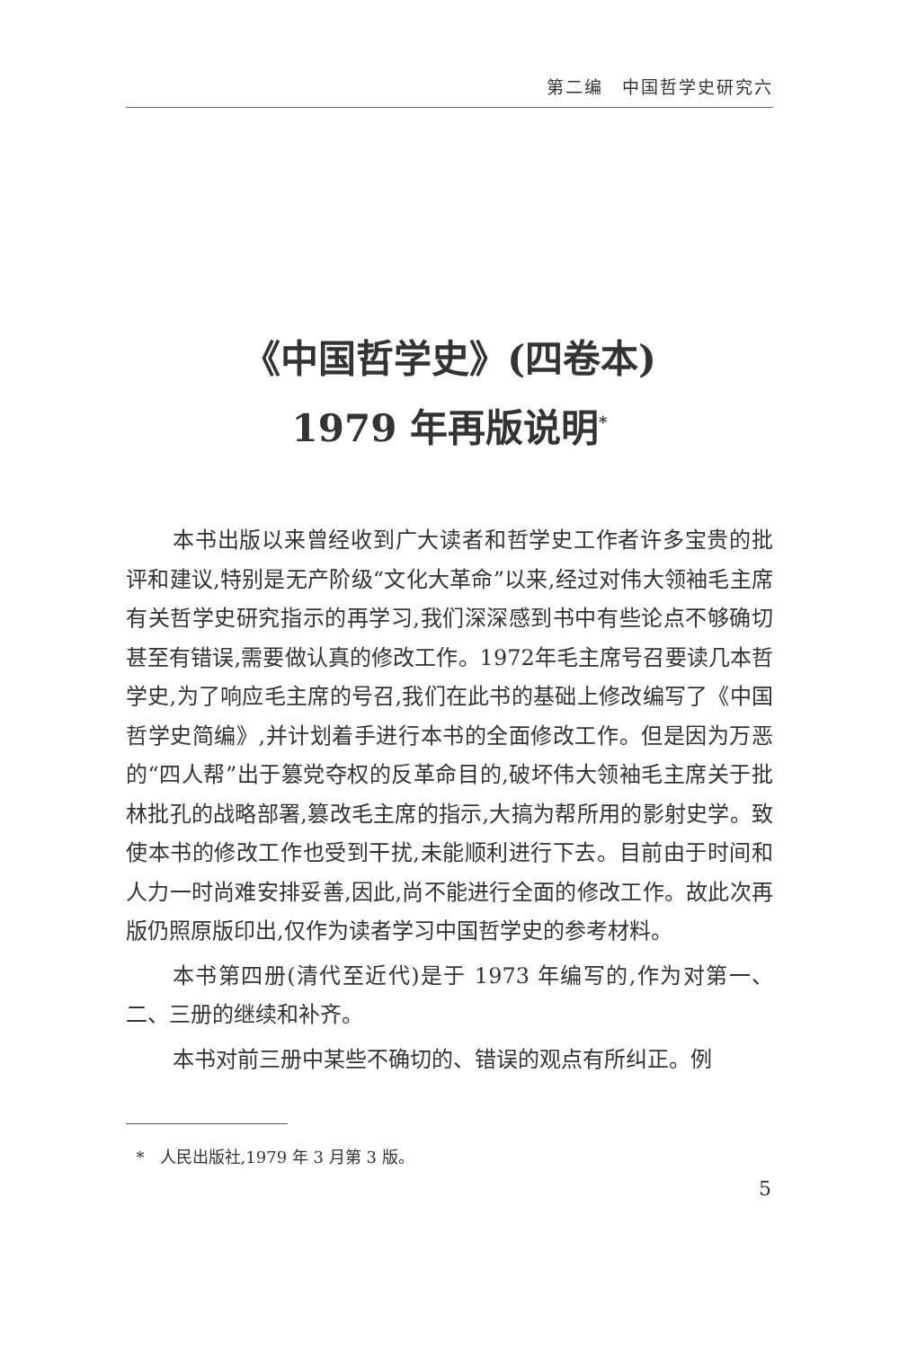第二编　中国哲学史研究六
《中国哲学史》(四卷本)
1979 年再版说明<sup>*</sup>
本书出版以来曾经收到广大读者和哲学史工作者许多宝贵的批评和建议,特别是无产阶级“文化大革命”以来,经过对伟大领袖毛主席有关哲学史研究指示的再学习,我们深深感到书中有些论点不够确切甚至有错误,需要做认真的修改工作。1972年毛主席号召要读几本哲学史,为了响应毛主席的号召,我们在此书的基础上修改编写了《中国哲学史简编》,并计划着手进行本书的全面修改工作。但是因为万恶的“四人帮”出于篡党夺权的反革命目的,破坏伟大领袖毛主席关于批林批孔的战略部署,篡改毛主席的指示,大搞为帮所用的影射史学。致使本书的修改工作也受到干扰,未能顺利进行下去。目前由于时间和人力一时尚难安排妥善,因此,尚不能进行全面的修改工作。故此次再版仍照原版印出,仅作为读者学习中国哲学史的参考材料。
本书第四册(清代至近代)是于 1973 年编写的,作为对第一、二、三册的继续和补齐。
本书对前三册中某些不确切的、错误的观点有所纠正。例
* 人民出版社,1979 年 3 月第 3 版。
5